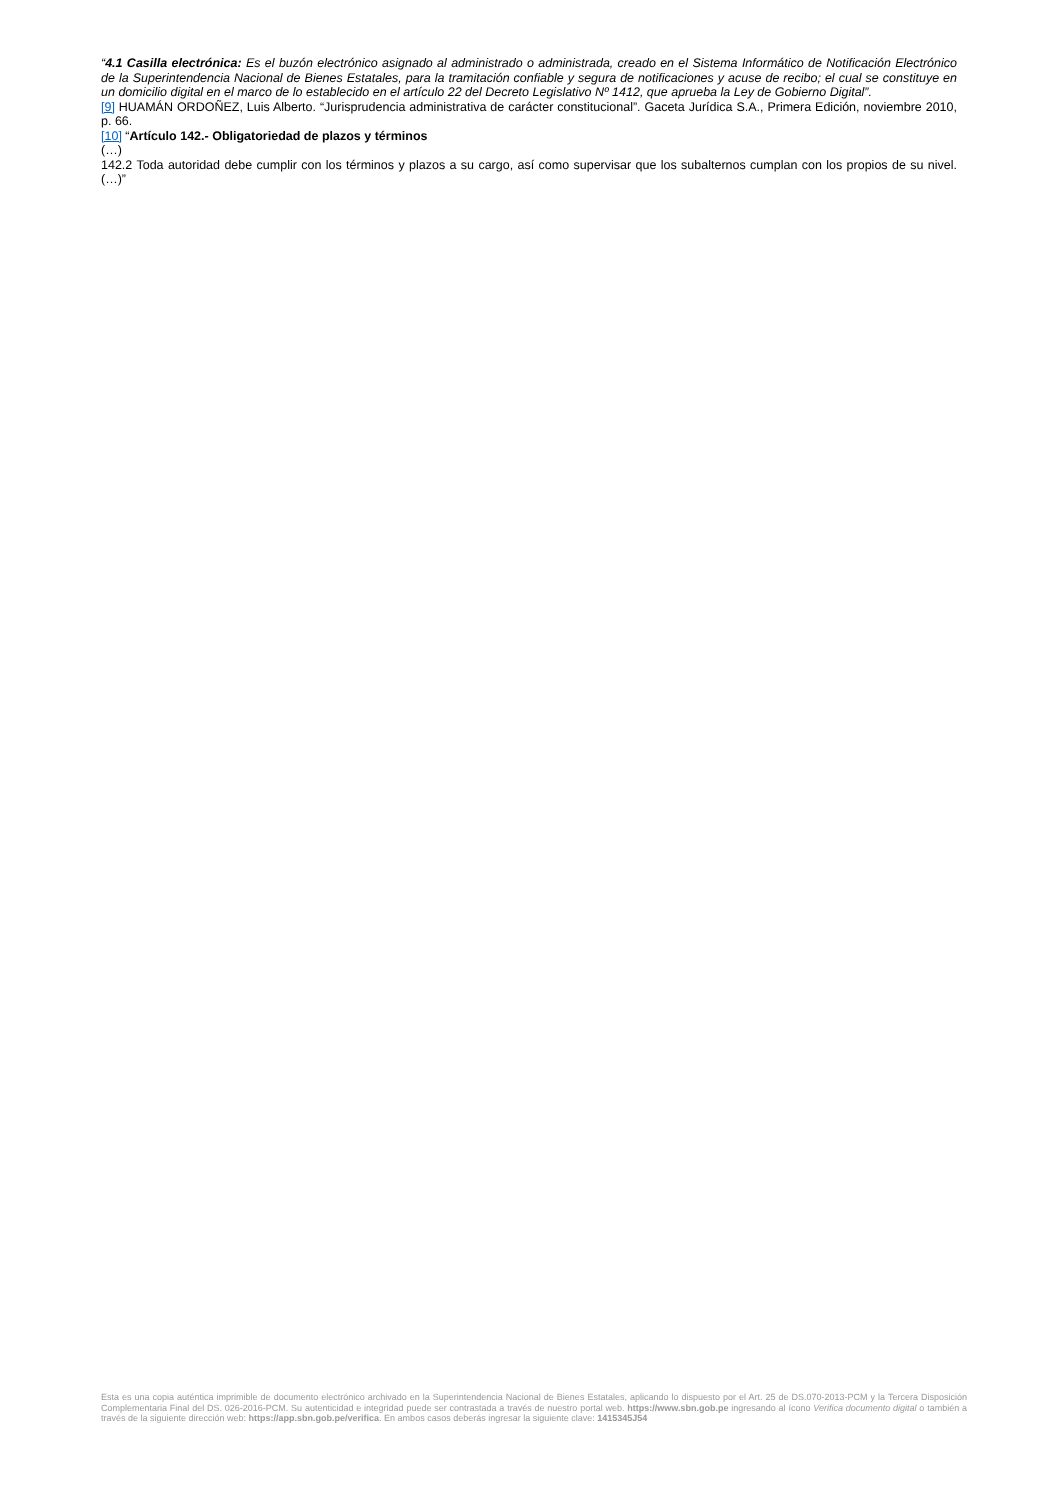“4.1 Casilla electrónica: Es el buzón electrónico asignado al administrado o administrada, creado en el Sistema Informático de Notificación Electrónico de la Superintendencia Nacional de Bienes Estatales, para la tramitación confiable y segura de notificaciones y acuse de recibo; el cual se constituye en un domicilio digital en el marco de lo establecido en el artículo 22 del Decreto Legislativo Nº 1412, que aprueba la Ley de Gobierno Digital”.
[9] HUAMÁN ORDOÑEZ, Luis Alberto. “Jurisprudencia administrativa de carácter constitucional”. Gaceta Jurídica S.A., Primera Edición, noviembre 2010, p. 66.
[10] “Artículo 142.- Obligatoriedad de plazos y términos
(…)
142.2 Toda autoridad debe cumplir con los términos y plazos a su cargo, así como supervisar que los subalternos cumplan con los propios de su nivel. (…)”
Esta es una copia auténtica imprimible de documento electrónico archivado en la Superintendencia Nacional de Bienes Estatales, aplicando lo dispuesto por el Art. 25 de DS.070-2013-PCM y la Tercera Disposición Complementaria Final del DS. 026-2016-PCM. Su autenticidad e integridad puede ser contrastada a través de nuestro portal web. https://www.sbn.gob.pe ingresando al ícono Verifica documento digital o también a través de la siguiente dirección web: https://app.sbn.gob.pe/verifica. En ambos casos deberás ingresar la siguiente clave: 1415345J54